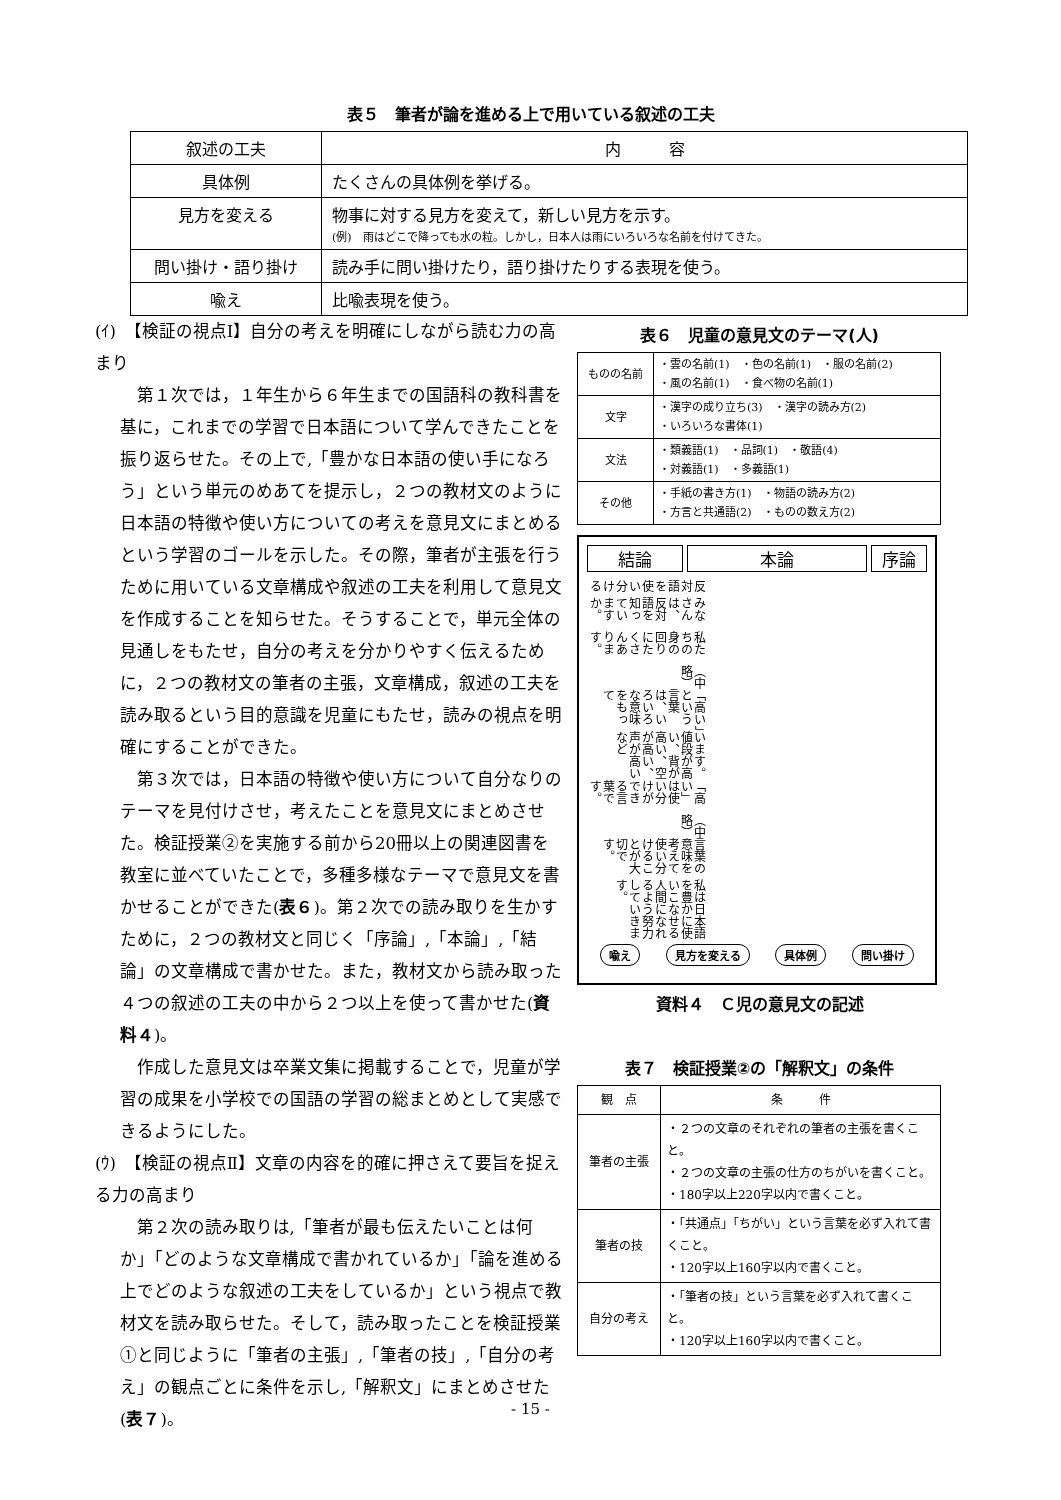表５　筆者が論を進める上で用いている叙述の工夫
| 叙述の工夫 | 内 容 |
| 具体例 | たくさんの具体例を挙げる。 |
| 見方を変える | 物事に対する見方を変えて，新しい見方を示す。 (例) 雨はどこで降っても水の粒。しかし，日本人は雨にいろいろな名前を付けてきた。 |
| 問い掛け・語り掛け | 読み手に問い掛けたり，語り掛けたりする表現を使う。 |
| 喩え | 比喩表現を使う。 |
(ｲ)　【検証の視点Ⅰ】自分の考えを明確にしながら読む力の高まり
第１次では，１年生から６年生までの国語科の教科書を基に，これまでの学習で日本語について学んできたことを振り返らせた。その上で,「豊かな日本語の使い手になろう」という単元のめあてを提示し，２つの教材文のように日本語の特徴や使い方についての考えを意見文にまとめるという学習のゴールを示した。その際，筆者が主張を行うために用いている文章構成や叙述の工夫を利用して意見文を作成することを知らせた。そうすることで，単元全体の見通しをもたせ，自分の考えを分かりやすく伝えるために，２つの教材文の筆者の主張，文章構成，叙述の工夫を読み取るという目的意識を児童にもたせ，読みの視点を明確にすることができた。
第３次では，日本語の特徴や使い方について自分なりのテーマを見付けさせ，考えたことを意見文にまとめさせた。検証授業②を実施する前から20冊以上の関連図書を教室に並べていたことで，多種多様なテーマで意見文を書かせることができた(表６)。第２次での読み取りを生かすために，２つの教材文と同じく「序論」,「本論」,「結論」の文章構成で書かせた。また，教材文から読み取った４つの叙述の工夫の中から２つ以上を使って書かせた(資料４)。
作成した意見文は卒業文集に掲載することで，児童が学習の成果を小学校での国語の学習の総まとめとして実感できるようにした。
(ｳ)　【検証の視点Ⅱ】文章の内容を的確に押さえて要旨を捉える力の高まり
第２次の読み取りは,「筆者が最も伝えたいことは何か」「どのような文章構成で書かれているか」「論を進める上でどのような叙述の工夫をしているか」という視点で教材文を読み取らせた。そして，読み取ったことを検証授業①と同じように「筆者の主張」,「筆者の技」,「自分の考え」の観点ごとに条件を示し,「解釈文」にまとめさせた(表７)。
表６　児童の意見文のテーマ(人)
| ものの名前 | ・雲の名前(1) ・色の名前(1) ・服の名前(2) ・風の名前(1) ・食べ物の名前(1) |
| 文字 | ・漢字の成り立ち(3) ・漢字の読み方(2) ・いろいろな書体(1) |
| 文法 | ・類義語(1) ・品詞(1) ・敬語(4) ・対義語(1) ・多義語(1) |
| その他 | ・手紙の書き方(1) ・物語の読み方(2) ・方言と共通語(2) ・ものの数え方(2) |
結論 本論 序論
反対語を使い分ける
みなさんは、反対語を知っていますか。
私たちの身の回りにたくさんあります。
（中略）
「高い」という言葉は、いろいろな意味をもって
います。値段が高い、背が高い、空が高い、声が高いなど
「高い」は使い分けができる言葉です。
（中略）
言葉の意味を考えて使い分けることが大切です。
私は日本語を豊かに使いこなせる人間になれるよう努力していきます。
喩え 見方を変える 具体例 問い掛け
資料４　Ｃ児の意見文の記述
表７　検証授業②の「解釈文」の条件
| 観 点 | 条 件 |
| 筆者の主張 | ・２つの文章のそれぞれの筆者の主張を書くこと。 ・２つの文章の主張の仕方のちがいを書くこと。 ・180字以上220字以内で書くこと。 |
| 筆者の技 | ・「共通点」「ちがい」という言葉を必ず入れて書くこと。 ・120字以上160字以内で書くこと。 |
| 自分の考え | ・「筆者の技」という言葉を必ず入れて書くこと。 ・120字以上160字以内で書くこと。 |
- 15 -